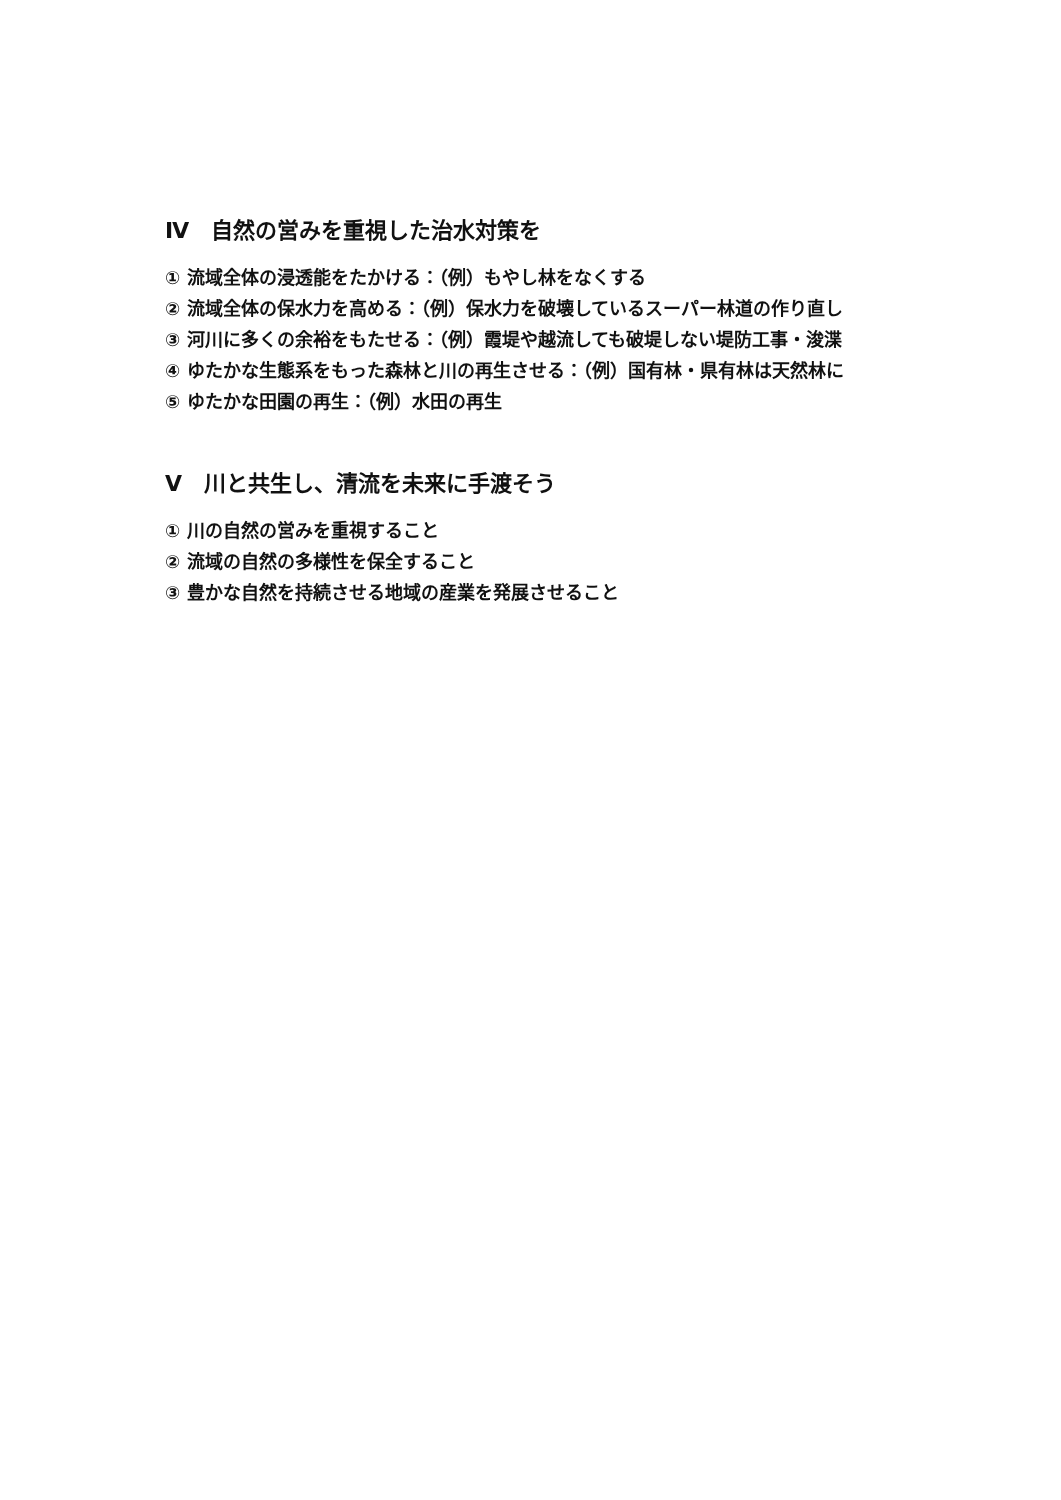Ⅳ　自然の営みを重視した治水対策を
① 流域全体の浸透能をたかける：（例）もやし林をなくする
② 流域全体の保水力を高める：（例）保水力を破壊しているスーパー林道の作り直し
③ 河川に多くの余裕をもたせる：（例）霞堤や越流しても破堤しない堤防工事・浚渫
④ ゆたかな生態系をもった森林と川の再生させる：（例）国有林・県有林は天然林に
⑤ ゆたかな田園の再生：（例）水田の再生
Ⅴ　川と共生し、清流を未来に手渡そう
① 川の自然の営みを重視すること
② 流域の自然の多様性を保全すること
③ 豊かな自然を持続させる地域の産業を発展させること